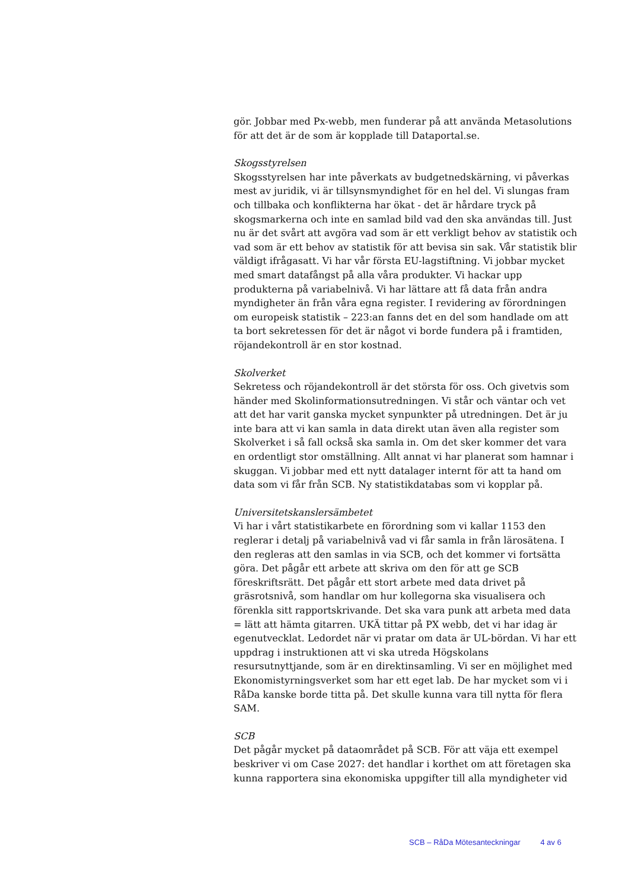gör. Jobbar med Px-webb, men funderar på att använda Metasolutions för att det är de som är kopplade till Dataportal.se.
Skogsstyrelsen
Skogsstyrelsen har inte påverkats av budgetnedskärning, vi påverkas mest av juridik, vi är tillsynsmyndighet för en hel del. Vi slungas fram och tillbaka och konflikterna har ökat - det är hårdare tryck på skogsmarkerna och inte en samlad bild vad den ska användas till. Just nu är det svårt att avgöra vad som är ett verkligt behov av statistik och vad som är ett behov av statistik för att bevisa sin sak. Vår statistik blir väldigt ifrågasatt. Vi har vår första EU-lagstiftning. Vi jobbar mycket med smart datafångst på alla våra produkter. Vi hackar upp produkterna på variabelnivå. Vi har lättare att få data från andra myndigheter än från våra egna register. I revidering av förordningen om europeisk statistik – 223:an fanns det en del som handlade om att ta bort sekretessen för det är något vi borde fundera på i framtiden, röjandekontroll är en stor kostnad.
Skolverket
Sekretess och röjandekontroll är det största för oss. Och givetvis som händer med Skolinformationsutredningen. Vi står och väntar och vet att det har varit ganska mycket synpunkter på utredningen. Det är ju inte bara att vi kan samla in data direkt utan även alla register som Skolverket i så fall också ska samla in. Om det sker kommer det vara en ordentligt stor omställning. Allt annat vi har planerat som hamnar i skuggan. Vi jobbar med ett nytt datalager internt för att ta hand om data som vi får från SCB. Ny statistikdatabas som vi kopplar på.
Universitetskanslersämbetet
Vi har i vårt statistikarbete en förordning som vi kallar 1153 den reglerar i detalj på variabelnivå vad vi får samla in från lärosätena. I den regleras att den samlas in via SCB, och det kommer vi fortsätta göra. Det pågår ett arbete att skriva om den för att ge SCB föreskriftsrätt. Det pågår ett stort arbete med data drivet på gräsrotsnivå, som handlar om hur kollegorna ska visualisera och förenkla sitt rapportskrivande. Det ska vara punk att arbeta med data = lätt att hämta gitarren. UKÄ tittar på PX webb, det vi har idag är egenutvecklat. Ledordet när vi pratar om data är UL-bördan. Vi har ett uppdrag i instruktionen att vi ska utreda Högskolans resursutnyttjande, som är en direktinsamling. Vi ser en möjlighet med Ekonomistyrningsverket som har ett eget lab. De har mycket som vi i RåDa kanske borde titta på. Det skulle kunna vara till nytta för flera SAM.
SCB
Det pågår mycket på dataområdet på SCB. För att väja ett exempel beskriver vi om Case 2027: det handlar i korthet om att företagen ska kunna rapportera sina ekonomiska uppgifter till alla myndigheter vid
SCB – RåDa Mötesanteckningar 4 av 6